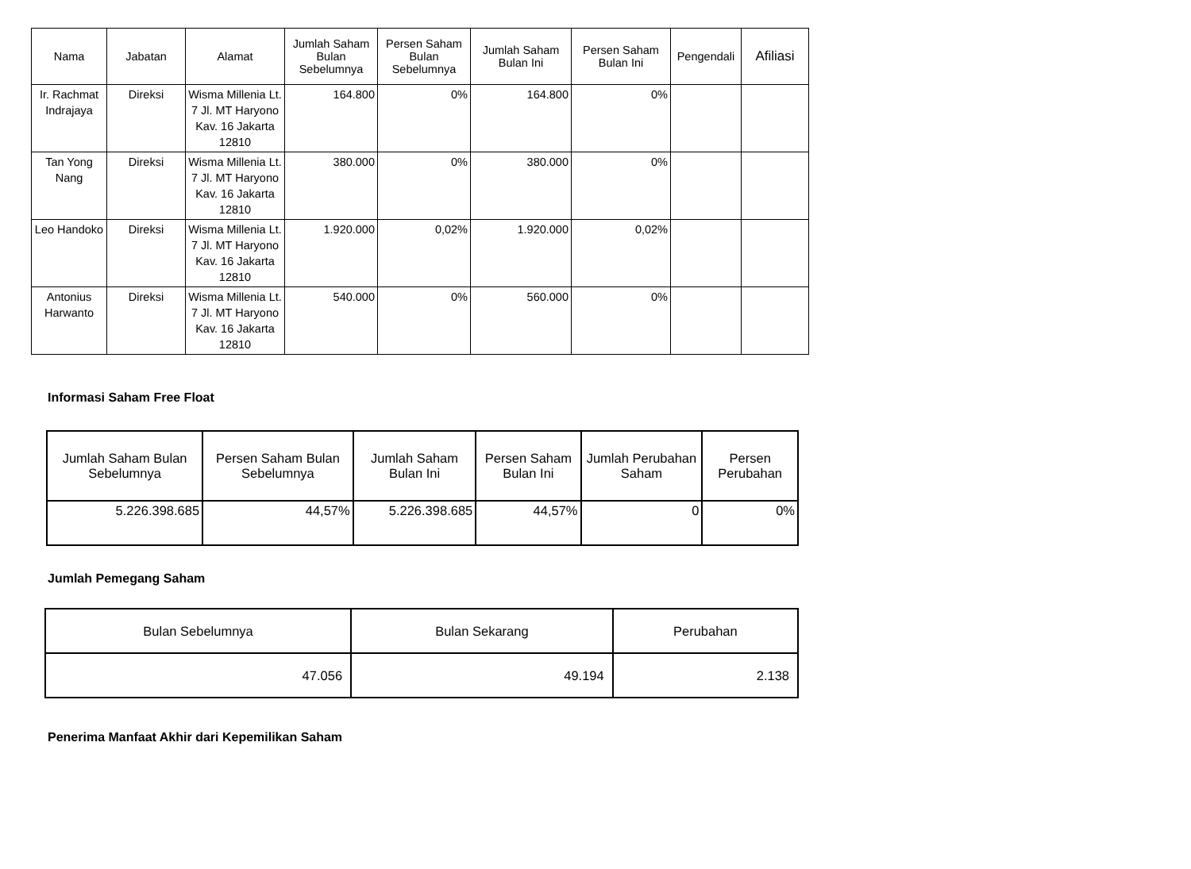| Nama | Jabatan | Alamat | Jumlah Saham Bulan Sebelumnya | Persen Saham Bulan Sebelumnya | Jumlah Saham Bulan Ini | Persen Saham Bulan Ini | Pengendali | Afiliasi |
| --- | --- | --- | --- | --- | --- | --- | --- | --- |
| Ir. Rachmat Indrajaya | Direksi | Wisma Millenia Lt. 7 Jl. MT Haryono Kav. 16 Jakarta 12810 | 164.800 | 0% | 164.800 | 0% | | |
| Tan Yong Nang | Direksi | Wisma Millenia Lt. 7 Jl. MT Haryono Kav. 16 Jakarta 12810 | 380.000 | 0% | 380.000 | 0% | | |
| Leo Handoko | Direksi | Wisma Millenia Lt. 7 Jl. MT Haryono Kav. 16 Jakarta 12810 | 1.920.000 | 0,02% | 1.920.000 | 0,02% | | |
| Antonius Harwanto | Direksi | Wisma Millenia Lt. 7 Jl. MT Haryono Kav. 16 Jakarta 12810 | 540.000 | 0% | 560.000 | 0% | | |
Informasi Saham Free Float
| Jumlah Saham Bulan Sebelumnya | Persen Saham Bulan Sebelumnya | Jumlah Saham Bulan Ini | Persen Saham Bulan Ini | Jumlah Perubahan Saham | Persen Perubahan |
| --- | --- | --- | --- | --- | --- |
| 5.226.398.685 | 44,57% | 5.226.398.685 | 44,57% | 0 | 0% |
Jumlah Pemegang Saham
| Bulan Sebelumnya | Bulan Sekarang | Perubahan |
| --- | --- | --- |
| 47.056 | 49.194 | 2.138 |
Penerima Manfaat Akhir dari Kepemilikan Saham